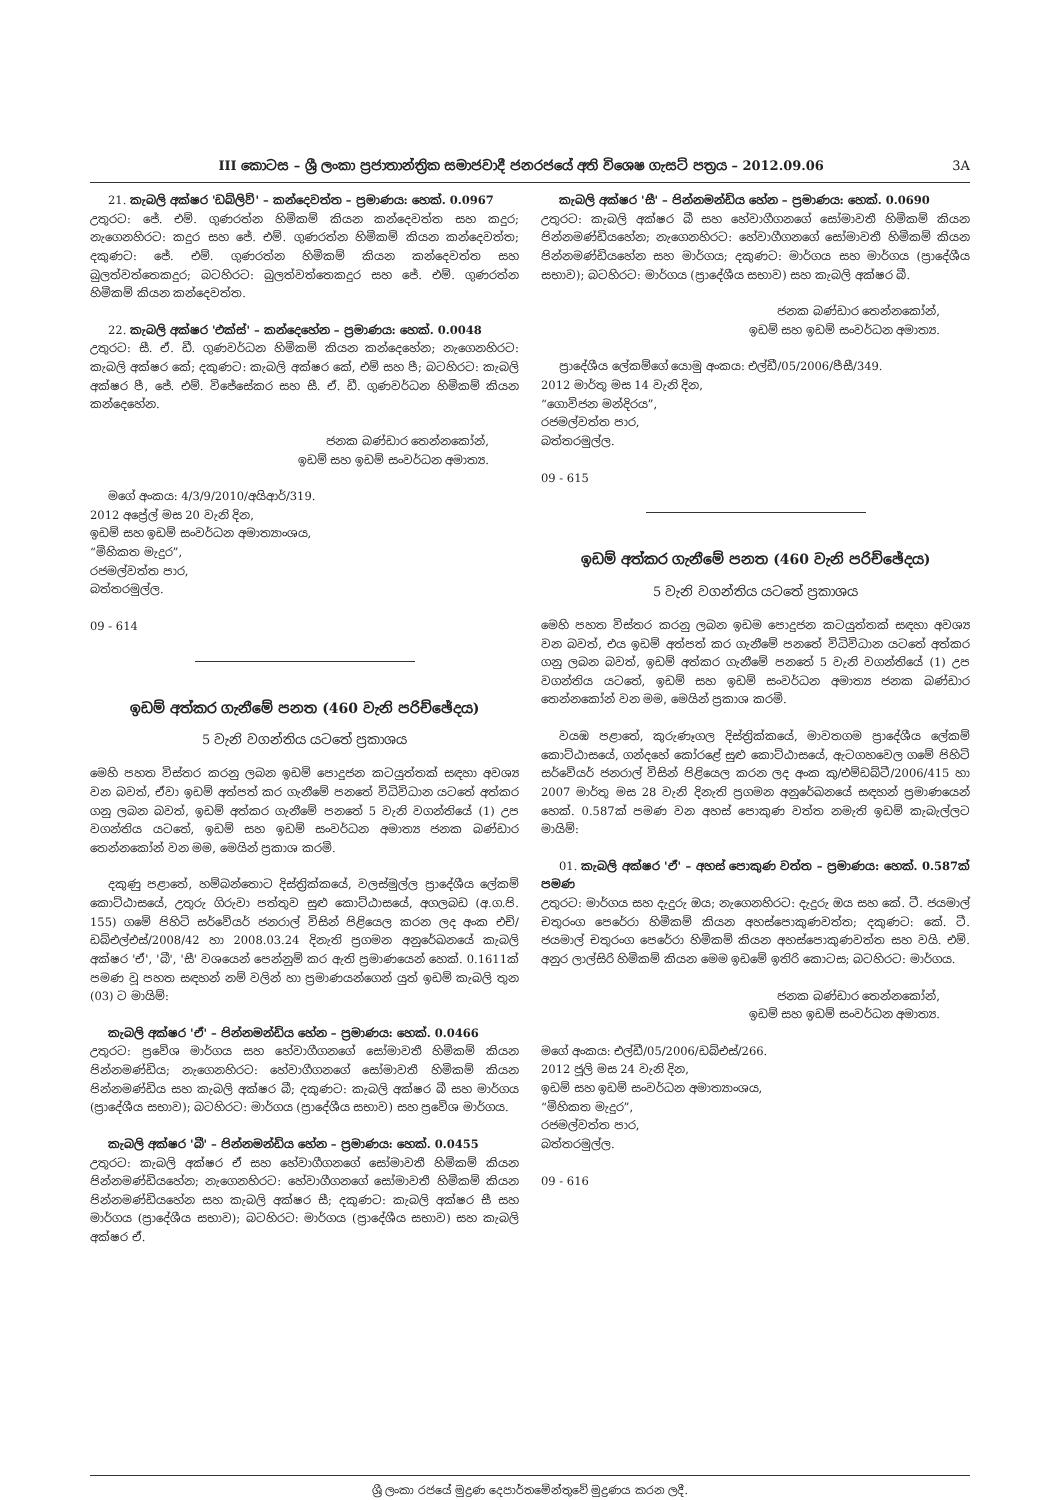III කොටස – ශ්‍රී ලංකා ප්‍රජාතාන්ත්‍රික සමාජවාදී ජනරජයේ අති විශෙෂ ගැසට් පත්‍රය – 2012.09.06 3A
21. කැබලි අක්ෂර 'ඩබ්ලිව්' – කන්දෙවත්ත – ප්‍රමාණය: හෙක්. 0.0967
උතුරට: ජේ. එම්. ගුණරත්න හිමිකම් කියන කන්දෙවත්ත සහ කදුර; නැගෙනහිරට: කදුර සහ ජේ. එම්. ගුණරත්න හිමිකම් කියන කන්දෙවත්ත; දකුණට: ජේ. එම්. ගුණරත්න හිමිකම් කියන කන්දෙවත්ත සහ බුලත්වත්තෙකදුර; බටහිරට: බුලත්වත්තෙකදුර සහ ජේ. එම්. ගුණරත්න හිමිකම් කියන කන්දෙවත්ත.
22. කැබලි අක්ෂර 'එක්ස්' – කන්දෙහේන – ප්‍රමාණය: හෙක්. 0.0048
උතුරට: සී. ඒ. ඩී. ගුණවර්ධන හිමිකම් කියන කන්දෙහේන; නැගෙනහිරට: කැබලි අක්ෂර කේ; දකුණට: කැබලි අක්ෂර කේ, එම් සහ පී; බටහිරට: කැබලි අක්ෂර පී, ජේ. එම්. විජේසේකර සහ සී. ඒ. ඩී. ගුණවර්ධන හිමිකම් කියන කන්දෙහේන.
ජනක බණ්ඩාර තෙන්නකෝන්,
ඉඩම් සහ ඉඩම් සංවර්ධන අමාත්‍ය.
මගේ අංකය: 4/3/9/2010/අයිආර්/319.
2012 අප්‍රේල් මස 20 වැනි දින,
ඉඩම් සහ ඉඩම් සංවර්ධන අමාත්‍යාංශය,
“මිහිකත මැදුර”,
රජමල්වත්ත පාර,
බත්තරමුල්ල.
09 - 614
ඉඩම් අත්කර ගැනීමේ පනත (460 වැනි පරිච්ඡේදය)
5 වැනි වගන්තිය යටතේ ප්‍රකාශය
මෙහි පහත විස්තර කරනු ලබන ඉඩම් පොදුජන කටයුත්තක් සඳහා අවශ්‍ය වන බවත්, ඒවා ඉඩම් අත්පත් කර ගැනීමේ පනතේ විධිවිධාන යටතේ අත්කර ගනු ලබන බවත්, ඉඩම් අත්කර ගැනීමේ පනතේ 5 වැනි වගන්තියේ (1) උප වගන්තිය යටතේ, ඉඩම් සහ ඉඩම් සංවර්ධන අමාත්‍ය ජනක බණ්ඩාර තෙන්නකෝන් වන මම, මෙයින් ප්‍රකාශ කරමි.
දකුණු පළාතේ, හම්බන්තොට දිස්ත්‍රික්කයේ, වලස්මුල්ල ප්‍රාදේශීය ලේකම් කොට්ඨාසයේ, උතුරු ගිරුවා පත්තුව සුළු කොට්ඨාසයේ, අගලබඩ (අ.ග.පි. 155) ගමේ පිහිටි සර්වේයර් ජනරාල් විසින් පිළියෙල කරන ලද අංක එච්/ඩබ්එල්එස්/2008/42 හා 2008.03.24 දිනැති ප්‍රගමන අනුරේඛනයේ කැබලි අක්ෂර 'ඒ', 'බී', 'සී' වශයෙන් පෙන්නුම් කර ඇති ප්‍රමාණයෙන් හෙක්. 0.1611ක් පමණ වූ පහත සඳහන් නම් වලින් හා ප්‍රමාණයන්ගෙන් යුත් ඉඩම් කැබලි තුන (03) ට මායිම්:
කැබලි අක්ෂර 'ඒ' – පින්නමන්ඩිය හේන – ප්‍රමාණය: හෙක්. 0.0466
උතුරට: ප්‍රවේශ මාර්ගය සහ හේවාගීගනගේ සෝමාවතී හිමිකම් කියන පින්නමණ්ඩිය; නැගෙනහිරට: හේවාගීගනගේ සෝමාවතී හිමිකම් කියන පින්නමණ්ඩිය සහ කැබලි අක්ෂර බී; දකුණට: කැබලි අක්ෂර බී සහ මාර්ගය (ප්‍රාදේශීය සභාව); බටහිරට: මාර්ගය (ප්‍රාදේශීය සභාව) සහ ප්‍රවේශ මාර්ගය.
කැබලි අක්ෂර 'බී' – පින්නමන්ඩිය හේන – ප්‍රමාණය: හෙක්. 0.0455
උතුරට: කැබලි අක්ෂර ඒ සහ හේවාගීගනගේ සෝමාවතී හිමිකම් කියන පින්නමණ්ඩියහේන; නැගෙනහිරට: හේවාගීගනගේ සෝමාවතී හිමිකම් කියන පින්නමණ්ඩියහේන සහ කැබලි අක්ෂර සී; දකුණට: කැබලි අක්ෂර සී සහ මාර්ගය (ප්‍රාදේශීය සභාව); බටහිරට: මාර්ගය (ප්‍රාදේශීය සභාව) සහ කැබලි අක්ෂර ඒ.
කැබලි අක්ෂර 'සී' – පින්නමන්ඩිය හේන – ප්‍රමාණය: හෙක්. 0.0690
උතුරට: කැබලි අක්ෂර බී සහ හේවාගීගනගේ සෝමාවතී හිමිකම් කියන පින්නමණ්ඩියහේන; නැගෙනහිරට: හේවාගීගනගේ සෝමාවතී හිමිකම් කියන පින්නමණ්ඩියහේන සහ මාර්ගය; දකුණට: මාර්ගය සහ මාර්ගය (ප්‍රාදේශීය සභාව); බටහිරට: මාර්ගය (ප්‍රාදේශීය සභාව) සහ කැබලි අක්ෂර බී.
ජනක බණ්ඩාර තෙන්නකෝන්,
ඉඩම් සහ ඉඩම් සංවර්ධන අමාත්‍ය.
ප්‍රාදේශීය ලේකම්ගේ යොමු අංකය: එල්ඩී/05/2006/පීසී/349.
2012 මාර්තු මස 14 වැනි දින,
“ගොවිජන මන්දිරය”,
රජමල්වත්ත පාර,
බත්තරමුල්ල.
09 - 615
ඉඩම් අත්කර ගැනීමේ පනත (460 වැනි පරිච්ඡේදය)
5 වැනි වගන්තිය යටතේ ප්‍රකාශය
මෙහි පහත විස්තර කරනු ලබන ඉඩම පොදුජන කටයුත්තක් සඳහා අවශ්‍ය වන බවත්, එය ඉඩම් අත්පත් කර ගැනීමේ පනතේ විධිවිධාන යටතේ අත්කර ගනු ලබන බවත්, ඉඩම් අත්කර ගැනීමේ පනතේ 5 වැනි වගන්තියේ (1) උප වගන්තිය යටතේ, ඉඩම් සහ ඉඩම් සංවර්ධන අමාත්‍ය ජනක බණ්ඩාර තෙන්නකෝන් වන මම, මෙයින් ප්‍රකාශ කරමි.
වයඹ පළාතේ, කුරුණෑගල දිස්ත්‍රික්කයේ, මාවතගම ප්‍රාදේශීය ලේකම් කොට්ඨාසයේ, ගන්දහේ කෝරළේ සුළු කොට්ඨාසයේ, ඇටගහවෙල ගමේ පිහිටි සර්වේයර් ජනරාල් විසින් පිළියෙල කරන ලද අංක කු/එම්ඩබ්ටී/2006/415 හා 2007 මාර්තු මස 28 වැනි දිනැති ප්‍රගමන අනුරේඛනයේ සඳහන් ප්‍රමාණයෙන් හෙක්. 0.587ක් පමණ වන අහස් පොකුණ වත්ත නමැති ඉඩම් කැබැල්ලට මායිම්:
01. කැබලි අක්ෂර 'ඒ' – අහස් පොකුණ වත්ත – ප්‍රමාණය: හෙක්. 0.587ක් පමණ
උතුරට: මාර්ගය සහ දැදුරු ඔය; නැගෙනහිරට: දැදුරු ඔය සහ කේ. ටී. ජයමාල් චතුරංග පෙරේරා හිමිකම් කියන අහස්පොකුණවත්ත; දකුණට: කේ. ටී. ජයමාල් චතුරංග පෙරේරා හිමිකම් කියන අහස්පොකුණවත්ත සහ වයි. එම්. අනුර ලාල්සිරි හිමිකම් කියන මෙම ඉඩමේ ඉතිරි කොටස; බටහිරට: මාර්ගය.
ජනක බණ්ඩාර තෙන්නකෝන්,
ඉඩම් සහ ඉඩම් සංවර්ධන අමාත්‍ය.
මගේ අංකය: එල්ඩී/05/2006/ඩබ්එස්/266.
2012 ජූලි මස 24 වැනි දින,
ඉඩම් සහ ඉඩම් සංවර්ධන අමාත්‍යාංශය,
“මිහිකත මැදුර”,
රජමල්වත්ත පාර,
බත්තරමුල්ල.
09 - 616
ශ්‍රී ලංකා රජයේ මුද්‍රණ දෙපාර්තමේන්තුවේ මුද්‍රණය කරන ලදී.